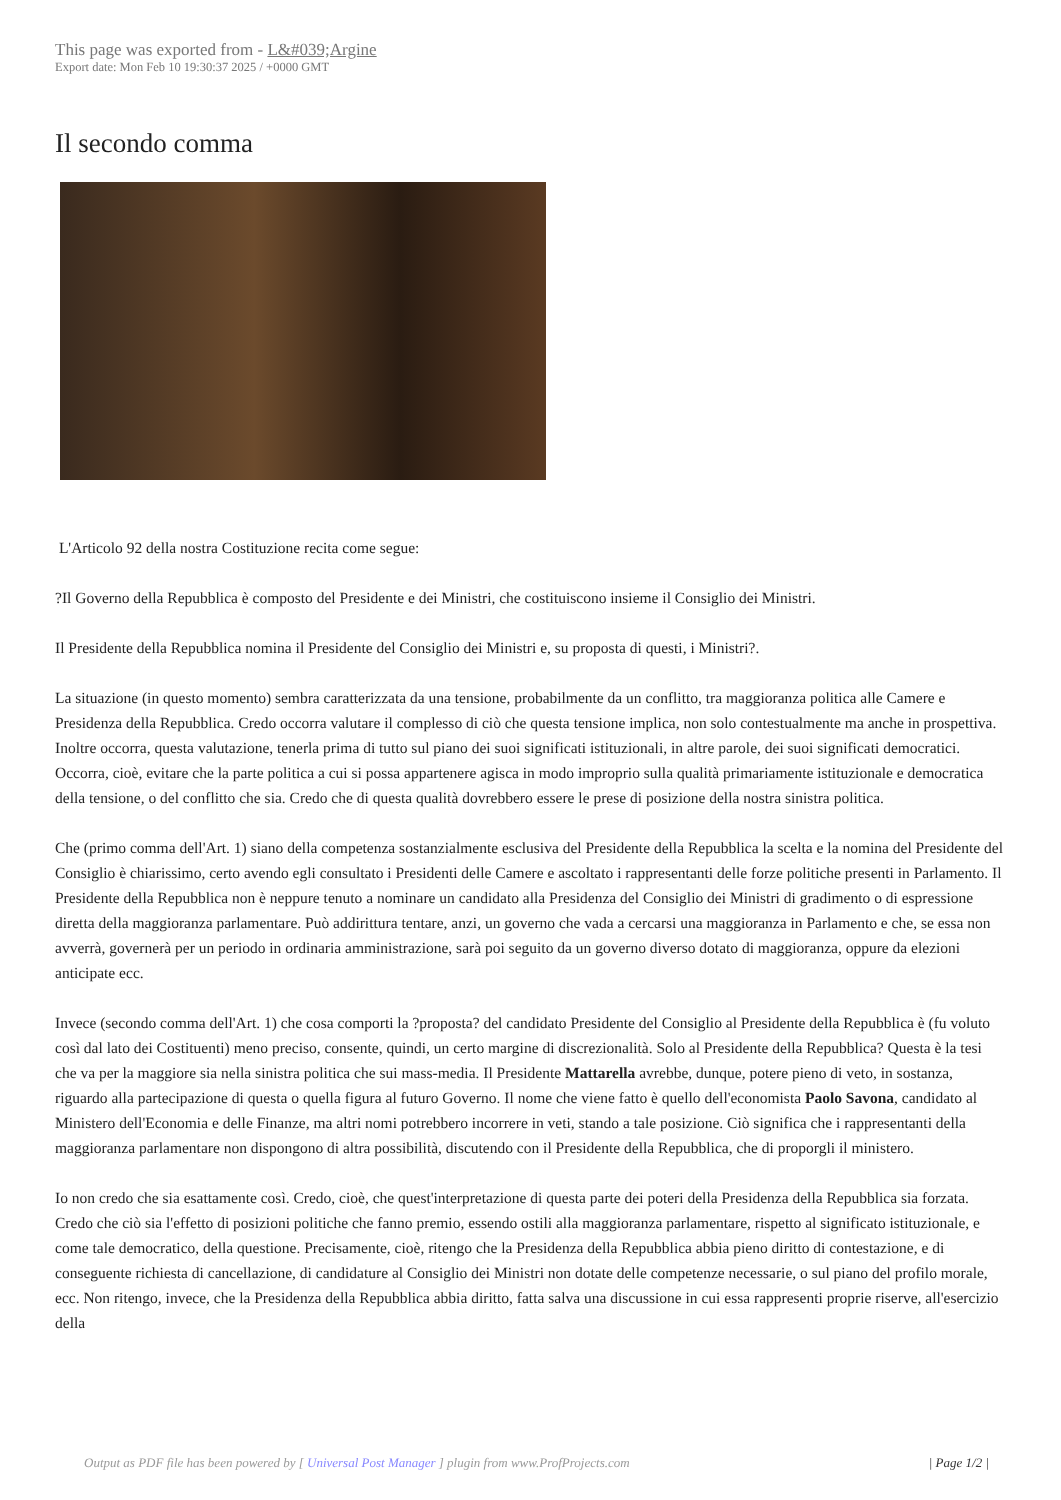This page was exported from - L&#039;Argine
Export date: Mon Feb 10 19:30:37 2025 / +0000 GMT
Il secondo comma
L'Articolo 92 della nostra Costituzione recita come segue:
?Il Governo della Repubblica è composto del Presidente e dei Ministri, che costituiscono insieme il Consiglio dei Ministri.
Il Presidente della Repubblica nomina il Presidente del Consiglio dei Ministri e, su proposta di questi, i Ministri?.
La situazione (in questo momento) sembra caratterizzata da una tensione, probabilmente da un conflitto, tra maggioranza politica alle Camere e Presidenza della Repubblica. Credo occorra valutare il complesso di ciò che questa tensione implica, non solo contestualmente ma anche in prospettiva. Inoltre occorra, questa valutazione, tenerla prima di tutto sul piano dei suoi significati istituzionali, in altre parole, dei suoi significati democratici. Occorra, cioè, evitare che la parte politica a cui si possa appartenere agisca in modo improprio sulla qualità primariamente istituzionale e democratica della tensione, o del conflitto che sia. Credo che di questa qualità dovrebbero essere le prese di posizione della nostra sinistra politica.
Che (primo comma dell'Art. 1) siano della competenza sostanzialmente esclusiva del Presidente della Repubblica la scelta e la nomina del Presidente del Consiglio è chiarissimo, certo avendo egli consultato i Presidenti delle Camere e ascoltato i rappresentanti delle forze politiche presenti in Parlamento. Il Presidente della Repubblica non è neppure tenuto a nominare un candidato alla Presidenza del Consiglio dei Ministri di gradimento o di espressione diretta della maggioranza parlamentare. Può addirittura tentare, anzi, un governo che vada a cercarsi una maggioranza in Parlamento e che, se essa non avverrà, governerà per un periodo in ordinaria amministrazione, sarà poi seguito da un governo diverso dotato di maggioranza, oppure da elezioni anticipate ecc.
Invece (secondo comma dell'Art. 1) che cosa comporti la ?proposta? del candidato Presidente del Consiglio al Presidente della Repubblica è (fu voluto così dal lato dei Costituenti) meno preciso, consente, quindi, un certo margine di discrezionalità. Solo al Presidente della Repubblica? Questa è la tesi che va per la maggiore sia nella sinistra politica che sui mass-media. Il Presidente Mattarella avrebbe, dunque, potere pieno di veto, in sostanza, riguardo alla partecipazione di questa o quella figura al futuro Governo. Il nome che viene fatto è quello dell'economista Paolo Savona, candidato al Ministero dell'Economia e delle Finanze, ma altri nomi potrebbero incorrere in veti, stando a tale posizione. Ciò significa che i rappresentanti della maggioranza parlamentare non dispongono di altra possibilità, discutendo con il Presidente della Repubblica, che di proporgli il ministero.
Io non credo che sia esattamente così. Credo, cioè, che quest'interpretazione di questa parte dei poteri della Presidenza della Repubblica sia forzata. Credo che ciò sia l'effetto di posizioni politiche che fanno premio, essendo ostili alla maggioranza parlamentare, rispetto al significato istituzionale, e come tale democratico, della questione. Precisamente, cioè, ritengo che la Presidenza della Repubblica abbia pieno diritto di contestazione, e di conseguente richiesta di cancellazione, di candidature al Consiglio dei Ministri non dotate delle competenze necessarie, o sul piano del profilo morale, ecc. Non ritengo, invece, che la Presidenza della Repubblica abbia diritto, fatta salva una discussione in cui essa rappresenti proprie riserve, all'esercizio della
Output as PDF file has been powered by [ Universal Post Manager ] plugin from www.ProfProjects.com
| Page 1/2 |